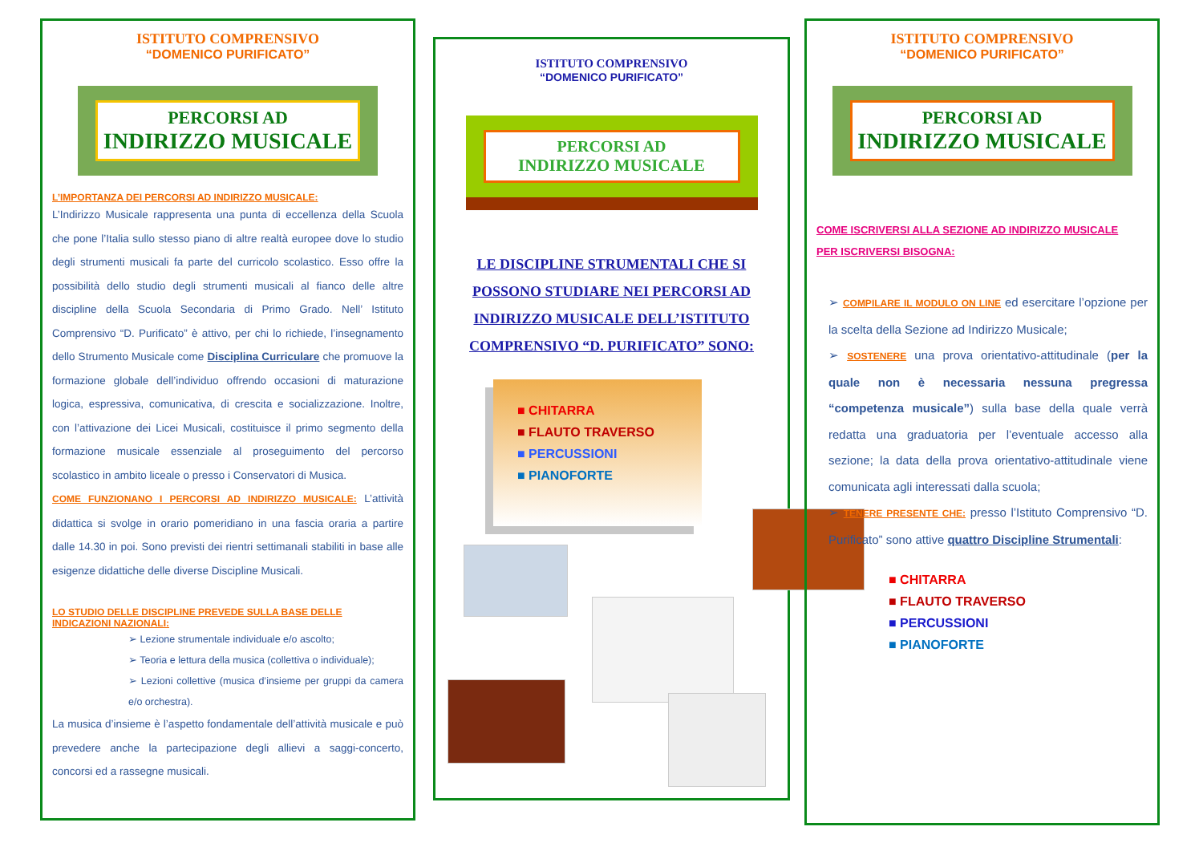ISTITUTO COMPRENSIVO
“DOMENICO PURIFICATO”
PERCORSI AD
INDIRIZZO MUSICALE
L’IMPORTANZA DEI PERCORSI AD INDIRIZZO MUSICALE:
L’Indirizzo Musicale rappresenta una punta di eccellenza della Scuola che pone l’Italia sullo stesso piano di altre realtà europee dove lo studio degli strumenti musicali fa parte del curricolo scolastico. Esso offre la possibilità dello studio degli strumenti musicali al fianco delle altre discipline della Scuola Secondaria di Primo Grado. Nell’ Istituto Comprensivo “D. Purificato” è attivo, per chi lo richiede, l’insegnamento dello Strumento Musicale come Disciplina Curriculare che promuove la formazione globale dell’individuo offrendo occasioni di maturazione logica, espressiva, comunicativa, di crescita e socializzazione. Inoltre, con l’attivazione dei Licei Musicali, costituisce il primo segmento della formazione musicale essenziale al proseguimento del percorso scolastico in ambito liceale o presso i Conservatori di Musica.
COME FUNZIONANO I PERCORSI AD INDIRIZZO MUSICALE: L’attività didattica si svolge in orario pomeridiano in una fascia oraria a partire dalle 14.30 in poi. Sono previsti dei rientri settimanali stabiliti in base alle esigenze didattiche delle diverse Discipline Musicali.
LO STUDIO DELLE DISCIPLINE PREVEDE SULLA BASE DELLE INDICAZIONI NAZIONALI:
➢ Lezione strumentale individuale e/o ascolto;
➢ Teoria e lettura della musica (collettiva o individuale);
➢ Lezioni collettive (musica d’insieme per gruppi da camera e/o orchestra).
La musica d’insieme è l’aspetto fondamentale dell’attività musicale e può prevedere anche la partecipazione degli allievi a saggi-concerto, concorsi ed a rassegne musicali.
ISTITUTO COMPRENSIVO
“DOMENICO PURIFICATO”
PERCORSI AD
INDIRIZZO MUSICALE
LE DISCIPLINE STRUMENTALI CHE SI POSSONO STUDIARE NEI PERCORSI AD INDIRIZZO MUSICALE DELL’ISTITUTO COMPRENSIVO “D. PURIFICATO” SONO:
■ CHITARRA
■ FLAUTO TRAVERSO
■ PERCUSSIONI
■ PIANOFORTE
ISTITUTO COMPRENSIVO
“DOMENICO PURIFICATO”
PERCORSI AD
INDIRIZZO MUSICALE
COME ISCRIVERSI ALLA SEZIONE AD INDIRIZZO MUSICALE
PER ISCRIVERSI BISOGNA:
➢ COMPILARE IL MODULO ON LINE ed esercitare l’opzione per la scelta della Sezione ad Indirizzo Musicale;
➢ SOSTENERE una prova orientativo-attitudinale (per la quale non è necessaria nessuna pregressa “competenza musicale”) sulla base della quale verrà redatta una graduatoria per l’eventuale accesso alla sezione; la data della prova orientativo-attitudinale viene comunicata agli interessati dalla scuola;
➢ TENERE PRESENTE CHE: presso l’Istituto Comprensivo “D. Purificato” sono attive quattro Discipline Strumentali:
■ CHITARRA
■ FLAUTO TRAVERSO
■ PERCUSSIONI
■ PIANOFORTE